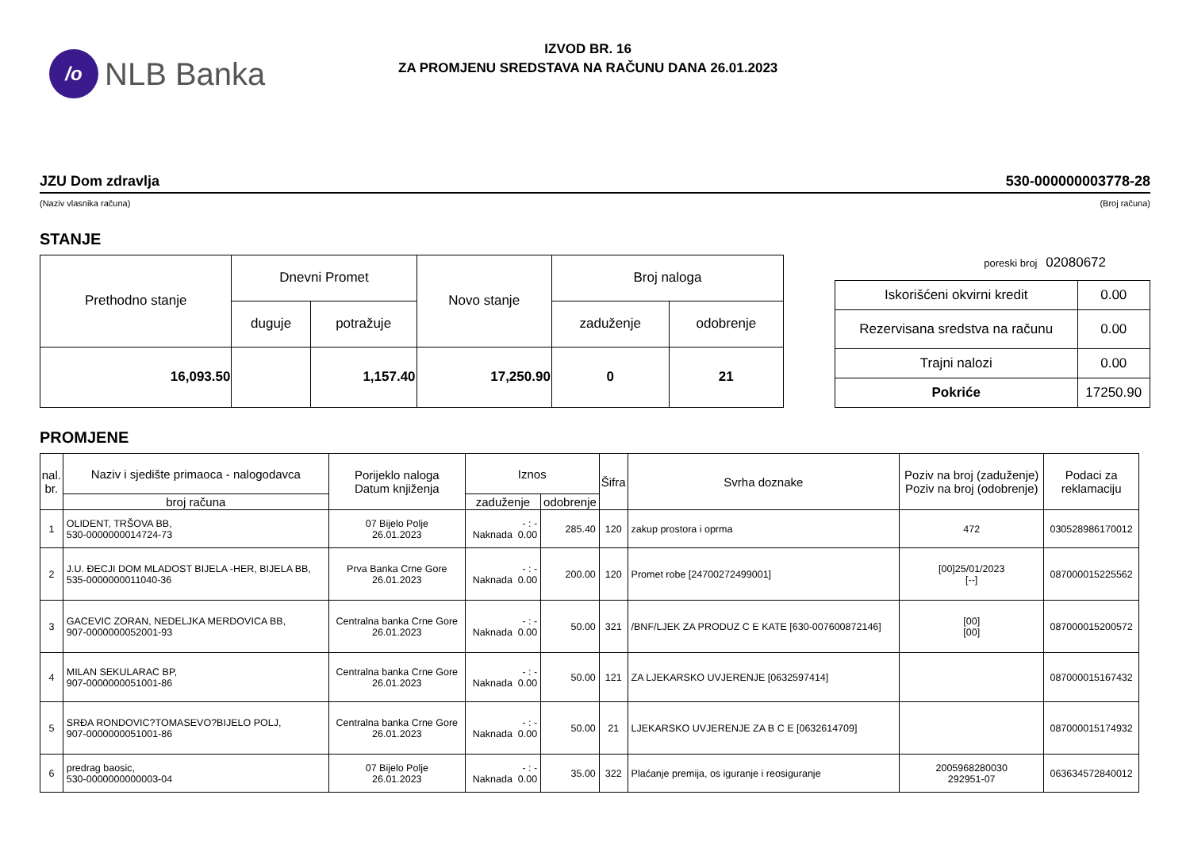/o
NLB Banka
IZVOD BR. 16
ZA PROMJENU SREDSTAVA NA RAČUNU DANA 26.01.2023
JZU Dom zdravlja 530-000000003778-28
(Naziv vlasnika računa) (Broj računa)
STANJE
| Prethodno stanje | Dnevni Promet | | Novo stanje | Broj naloga | |
| --- | --- | --- | --- | --- | --- |
| | duguje | potražuje | | zaduženje | odobrenje |
| 16,093.50 | | 1,157.40 | 17,250.90 | 0 | 21 |
poreski broj 02080672
| Iskorišćeni okvirni kredit | 0.00 |
| Rezervisana sredstva na računu | 0.00 |
| Trajni nalozi | 0.00 |
| Pokriće | 17250.90 |
PROMJENE
| nal. br. | Naziv i sjedište primaoca - nalogodavca | Porijeklo naloga Datum knjiženja | Iznos | | Šifra | Svrha doznake | Poziv na broj (zaduženje) Poziv na broj (odobrenje) | Podaci za reklamaciju |
| --- | --- | --- | --- | --- | --- | --- | --- | --- |
| | broj računa | | zaduženje | odobrenje | | | | |
| 1 | OLIDENT, TRŠOVA BB, 530-0000000014724-73 | 07 Bijelo Polje 26.01.2023 | - : - Naknada 0.00 | 285.40 | 120 | zakup prostora i oprma | 472 | 030528986170012 |
| 2 | J.U. ĐECJI DOM MLADOST BIJELA -HER, BIJELA BB, 535-0000000011040-36 | Prva Banka Crne Gore 26.01.2023 | - : - Naknada 0.00 | 200.00 | 120 | Promet robe [24700272499001] | [00]25/01/2023 [--] | 087000015225562 |
| 3 | GACEVIC ZORAN, NEDELJKA MERDOVICA BB, 907-0000000052001-93 | Centralna banka Crne Gore 26.01.2023 | - : - Naknada 0.00 | 50.00 | 321 | /BNF/LJEK ZA PRODUZ C E KATE [630-007600872146] | [00] [00] | 087000015200572 |
| 4 | MILAN SEKULARAC BP, 907-0000000051001-86 | Centralna banka Crne Gore 26.01.2023 | - : - Naknada 0.00 | 50.00 | 121 | ZA LJEKARSKO UVJERENJE [0632597414] | | 087000015167432 |
| 5 | SRĐA RONDOVIC?TOMASEVO?BIJELO POLJ, 907-0000000051001-86 | Centralna banka Crne Gore 26.01.2023 | - : - Naknada 0.00 | 50.00 | 21 | LJEKARSKO UVJERENJE ZA B C E [0632614709] | | 087000015174932 |
| 6 | predrag baosic, 530-0000000000003-04 | 07 Bijelo Polje 26.01.2023 | - : - Naknada 0.00 | 35.00 | 322 | Plaćanje premija, os iguranje i reosiguranje | 2005968280030 292951-07 | 063634572840012 |